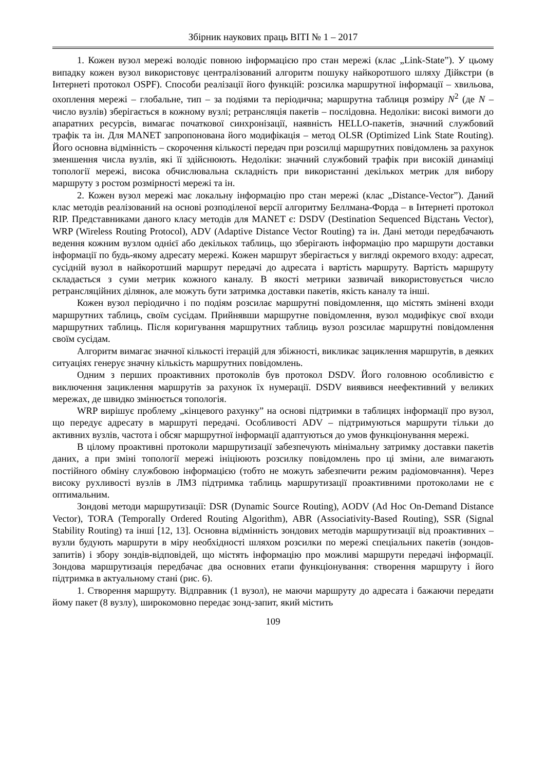Збірник наукових праць ВІТІ № 1 – 2017
1. Кожен вузол мережі володіє повною інформацією про стан мережі (клас „Link-State”). У цьому випадку кожен вузол використовує централізований алгоритм пошуку найкоротшого шляху Дійкстри (в Інтернеті протокол OSPF). Способи реалізації його функцій: розсилка маршрутної інформації – хвильова, охоплення мережі – глобальне, тип – за подіями та періодична; маршрутна таблиця розміру N<sup>2</sup> (де N – число вузлів) зберігається в кожному вузлі; ретрансляція пакетів – послідовна. Недоліки: високі вимоги до апаратних ресурсів, вимагає початкової синхронізації, наявність HELLO-пакетів, значний службовий трафік та ін. Для MANET запропонована його модифікація – метод OLSR (Optimized Link State Routing). Його основна відмінність – скорочення кількості передач при розсилці маршрутних повідомлень за рахунок зменшення числа вузлів, які її здійснюють. Недоліки: значний службовий трафік при високій динаміці топології мережі, висока обчислювальна складність при використанні декількох метрик для вибору маршруту з ростом розмірності мережі та ін.
2. Кожен вузол мережі має локальну інформацію про стан мережі (клас „Distance-Vector”). Даний клас методів реалізований на основі розподіленої версії алгоритму Беллмана-Форда – в Інтернеті протокол RIP. Представниками даного класу методів для MANET є: DSDV (Destination Sequenced Відстань Vector), WRP (Wireless Routing Protocol), ADV (Adaptive Distance Vector Routing) та ін. Дані методи передбачають ведення кожним вузлом однієї або декількох таблиць, що зберігають інформацію про маршрути доставки інформації по будь-якому адресату мережі. Кожен маршрут зберігається у вигляді окремого входу: адресат, сусідній вузол в найкоротший маршрут передачі до адресата і вартість маршруту. Вартість маршруту складається з суми метрик кожного каналу. В якості метрики зазвичай використовується число ретрансляційних ділянок, але можуть бути затримка доставки пакетів, якість каналу та інші.
Кожен вузол періодично і по подіям розсилає маршрутні повідомлення, що містять змінені входи маршрутних таблиць, своїм сусідам. Прийнявши маршрутне повідомлення, вузол модифікує свої входи маршрутних таблиць. Після коригування маршрутних таблиць вузол розсилає маршрутні повідомлення своїм сусідам.
Алгоритм вимагає значної кількості ітерацій для збіжності, викликає зациклення маршрутів, в деяких ситуаціях генерує значну кількість маршрутних повідомлень.
Одним з перших проактивних протоколів був протокол DSDV. Його головною особливістю є виключення зациклення маршрутів за рахунок їх нумерації. DSDV виявився неефективний у великих мережах, де швидко змінюється топологія.
WRP вирішує проблему „кінцевого рахунку” на основі підтримки в таблицях інформації про вузол, що передує адресату в маршруті передачі. Особливості ADV – підтримуються маршрути тільки до активних вузлів, частота і обсяг маршрутної інформації адаптуються до умов функціонування мережі.
В цілому проактивні протоколи маршрутизації забезпечують мінімальну затримку доставки пакетів даних, а при зміні топології мережі ініціюють розсилку повідомлень про ці зміни, але вимагають постійного обміну службовою інформацією (тобто не можуть забезпечити режим радіомовчання). Через високу рухливості вузлів в ЛМЗ підтримка таблиць маршрутизації проактивними протоколами не є оптимальним.
Зондові методи маршрутизації: DSR (Dynamic Source Routing), AODV (Ad Hoc On-Demand Distance Vector), TORA (Temporally Ordered Routing Algorithm), ABR (Associativity-Based Routing), SSR (Signal Stability Routing) та інші [12, 13]. Основна відмінність зондових методів маршрутизації від проактивних – вузли будують маршрути в міру необхідності шляхом розсилки по мережі спеціальних пакетів (зондов-запитів) і збору зондів-відповідей, що містять інформацію про можливі маршрути передачі інформації. Зондова маршрутизація передбачає два основних етапи функціонування: створення маршруту і його підтримка в актуальному стані (рис. 6).
1. Створення маршруту. Відправник (1 вузол), не маючи маршруту до адресата і бажаючи передати йому пакет (8 вузлу), широкомовно передає зонд-запит, який містить
109